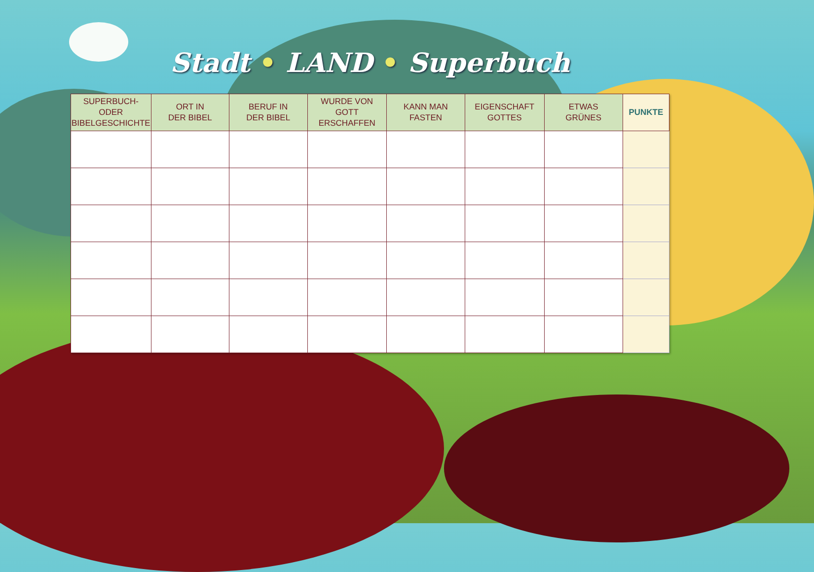Stadt • LAND • Superbuch
| SUPERBUCH- ODER BIBELGESCHICHTE | ORT IN DER BIBEL | BERUF IN DER BIBEL | WURDE VON GOTT ERSCHAFFEN | KANN MAN FASTEN | EIGENSCHAFT GOTTES | ETWAS GRÜNES | PUNKTE |
| --- | --- | --- | --- | --- | --- | --- | --- |